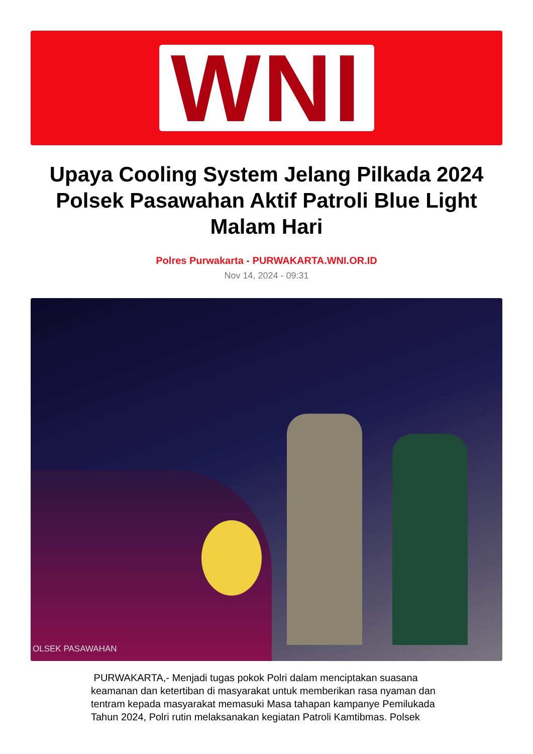WNI
Upaya Cooling System Jelang Pilkada 2024 Polsek Pasawahan Aktif Patroli Blue Light Malam Hari
Polres Purwakarta - PURWAKARTA.WNI.OR.ID
Nov 14, 2024 - 09:31
OLSEK PASAWAHAN
PURWAKARTA,- Menjadi tugas pokok Polri dalam menciptakan suasana keamanan dan ketertiban di masyarakat untuk memberikan rasa nyaman dan tentram kepada masyarakat memasuki Masa tahapan kampanye Pemilukada Tahun 2024, Polri rutin melaksanakan kegiatan Patroli Kamtibmas. Polsek